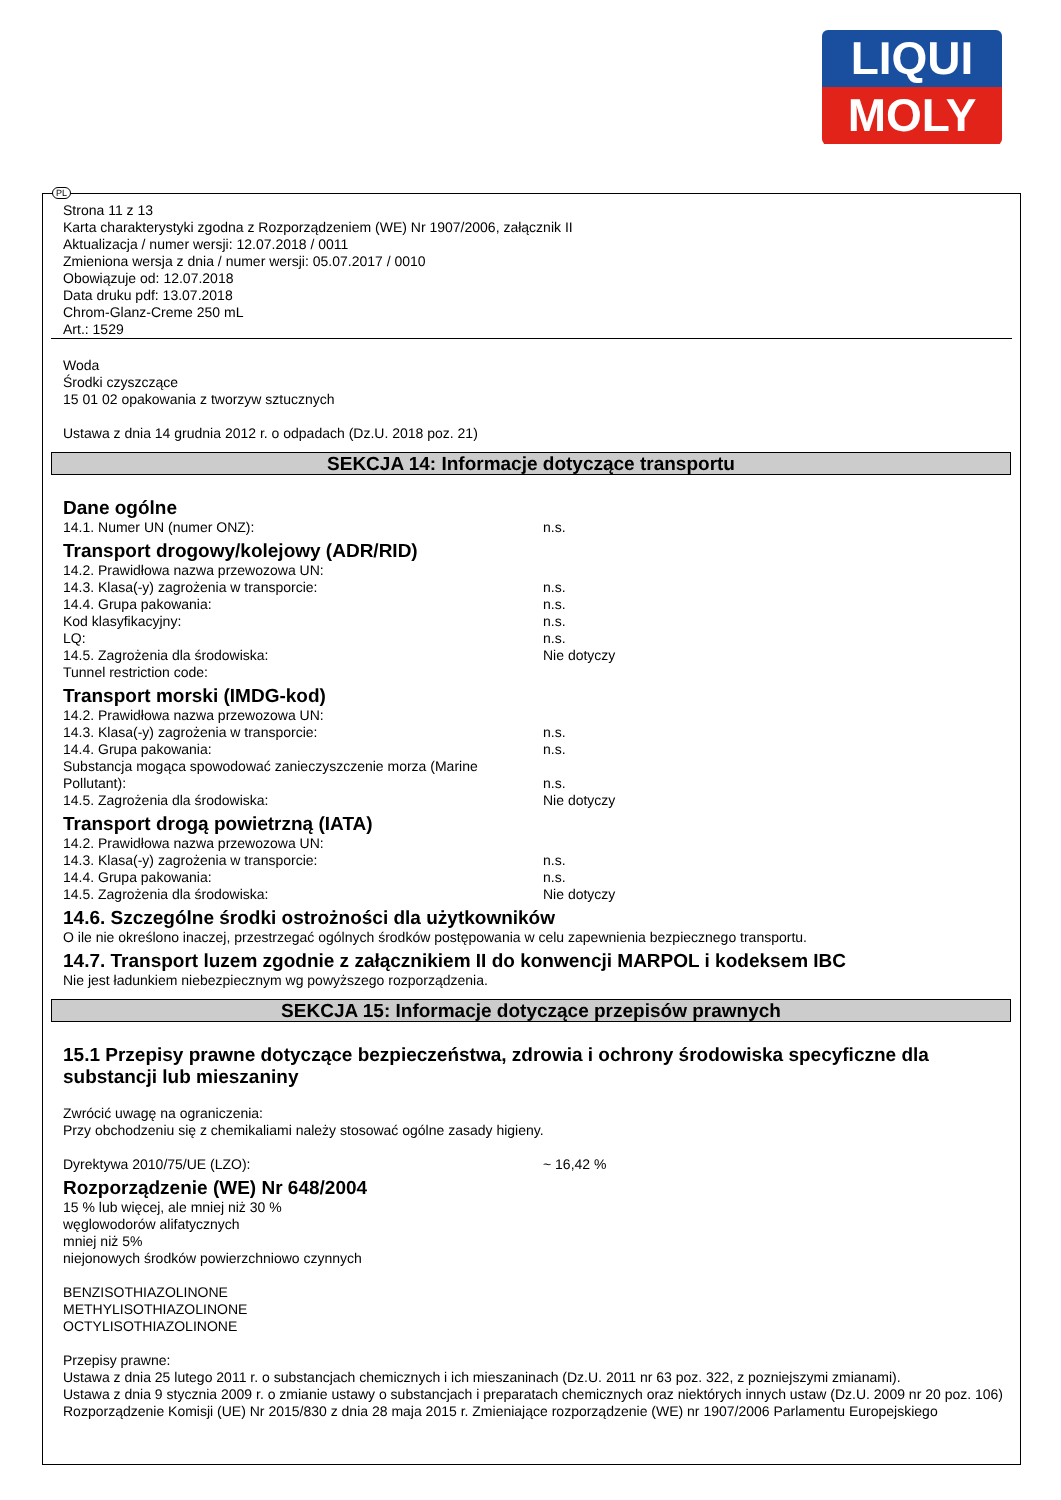LIQUI
MOLY
Strona 11 z 13
Karta charakterystyki zgodna z Rozporządzeniem (WE) Nr 1907/2006, załącznik II
Aktualizacja / numer wersji: 12.07.2018 / 0011
Zmieniona wersja z dnia / numer wersji: 05.07.2017 / 0010
Obowiązuje od: 12.07.2018
Data druku pdf: 13.07.2018
Chrom-Glanz-Creme 250 mL
Art.: 1529
Woda
Środki czyszczące
15 01 02 opakowania z tworzyw sztucznych
Ustawa z dnia 14 grudnia 2012 r. o odpadach (Dz.U. 2018 poz. 21)
SEKCJA 14: Informacje dotyczące transportu
Dane ogólne
14.1. Numer UN (numer ONZ): n.s.
Transport drogowy/kolejowy (ADR/RID)
14.2. Prawidłowa nazwa przewozowa UN:
14.3. Klasa(-y) zagrożenia w transporcie: n.s.
14.4. Grupa pakowania: n.s.
Kod klasyfikacyjny: n.s.
LQ: n.s.
14.5. Zagrożenia dla środowiska: Nie dotyczy
Tunnel restriction code:
Transport morski (IMDG-kod)
14.2. Prawidłowa nazwa przewozowa UN:
14.3. Klasa(-y) zagrożenia w transporcie: n.s.
14.4. Grupa pakowania: n.s.
Substancja mogąca spowodować zanieczyszczenie morza (Marine Pollutant):
n.s.
14.5. Zagrożenia dla środowiska: Nie dotyczy
Transport drogą powietrzną (IATA)
14.2. Prawidłowa nazwa przewozowa UN:
14.3. Klasa(-y) zagrożenia w transporcie: n.s.
14.4. Grupa pakowania: n.s.
14.5. Zagrożenia dla środowiska: Nie dotyczy
14.6. Szczególne środki ostrożności dla użytkowników
O ile nie określono inaczej, przestrzegać ogólnych środków postępowania w celu zapewnienia bezpiecznego transportu.
14.7. Transport luzem zgodnie z załącznikiem II do konwencji MARPOL i kodeksem IBC
Nie jest ładunkiem niebezpiecznym wg powyższego rozporządzenia.
SEKCJA 15: Informacje dotyczące przepisów prawnych
15.1 Przepisy prawne dotyczące bezpieczeństwa, zdrowia i ochrony środowiska specyficzne dla substancji lub mieszaniny
Zwrócić uwagę na ograniczenia:
Przy obchodzeniu się z chemikaliami należy stosować ogólne zasady higieny.
Dyrektywa 2010/75/UE (LZO): ~ 16,42 %
Rozporządzenie (WE) Nr 648/2004
15 % lub więcej, ale mniej niż 30 %
węglowodorów alifatycznych
mniej niż 5%
niejonowych środków powierzchniowo czynnych
BENZISOTHIAZOLINONE
METHYLISOTHIAZOLINONE
OCTYLISOTHIAZOLINONE
Przepisy prawne:
Ustawa z dnia 25 lutego 2011 r. o substancjach chemicznych i ich mieszaninach (Dz.U. 2011 nr 63 poz. 322, z pozniejszymi zmianami).
Ustawa z dnia 9 stycznia 2009 r. o zmianie ustawy o substancjach i preparatach chemicznych oraz niektórych innych ustaw (Dz.U. 2009 nr 20 poz. 106)
Rozporządzenie Komisji (UE) Nr 2015/830 z dnia 28 maja 2015 r. Zmieniające rozporządzenie (WE) nr 1907/2006 Parlamentu Europejskiego
PL